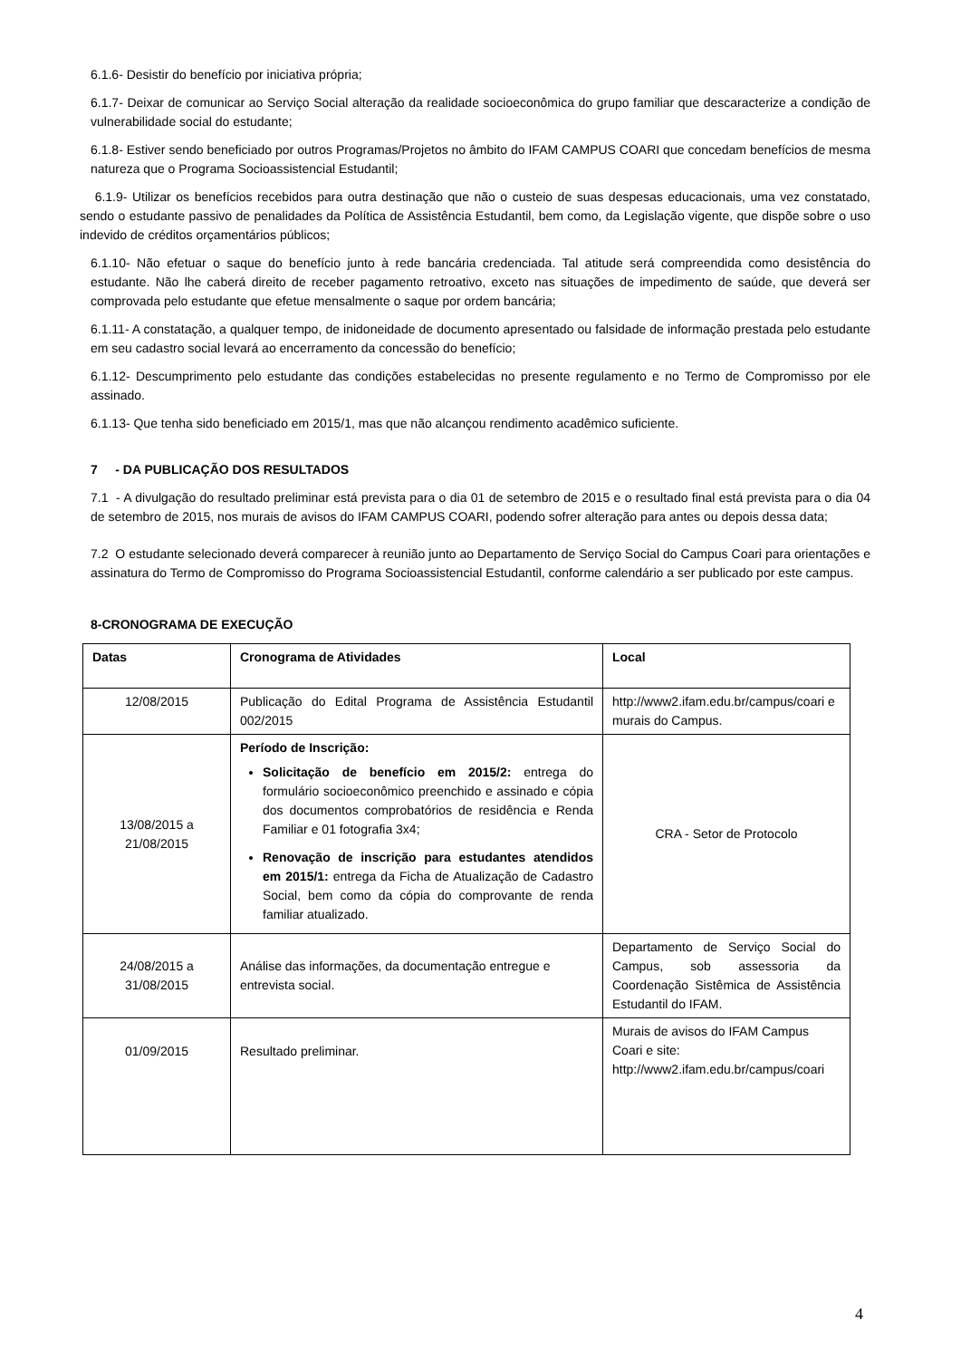6.1.6- Desistir do benefício por iniciativa própria;
6.1.7- Deixar de comunicar ao Serviço Social alteração da realidade socioeconômica do grupo familiar que descaracterize a condição de vulnerabilidade social do estudante;
6.1.8- Estiver sendo beneficiado por outros Programas/Projetos no âmbito do IFAM CAMPUS COARI que concedam benefícios de mesma natureza que o Programa Socioassistencial Estudantil;
6.1.9- Utilizar os benefícios recebidos para outra destinação que não o custeio de suas despesas educacionais, uma vez constatado, sendo o estudante passivo de penalidades da Política de Assistência Estudantil, bem como, da Legislação vigente, que dispõe sobre o uso indevido de créditos orçamentários públicos;
6.1.10- Não efetuar o saque do benefício junto à rede bancária credenciada. Tal atitude será compreendida como desistência do estudante. Não lhe caberá direito de receber pagamento retroativo, exceto nas situações de impedimento de saúde, que deverá ser comprovada pelo estudante que efetue mensalmente o saque por ordem bancária;
6.1.11- A constatação, a qualquer tempo, de inidoneidade de documento apresentado ou falsidade de informação prestada pelo estudante em seu cadastro social levará ao encerramento da concessão do benefício;
6.1.12- Descumprimento pelo estudante das condições estabelecidas no presente regulamento e no Termo de Compromisso por ele assinado.
6.1.13- Que tenha sido beneficiado em 2015/1, mas que não alcançou rendimento acadêmico suficiente.
7 - DA PUBLICAÇÃO DOS RESULTADOS
7.1 - A divulgação do resultado preliminar está prevista para o dia 01 de setembro de 2015 e o resultado final está prevista para o dia 04 de setembro de 2015, nos murais de avisos do IFAM CAMPUS COARI, podendo sofrer alteração para antes ou depois dessa data;
7.2 O estudante selecionado deverá comparecer à reunião junto ao Departamento de Serviço Social do Campus Coari para orientações e assinatura do Termo de Compromisso do Programa Socioassistencial Estudantil, conforme calendário a ser publicado por este campus.
8-CRONOGRAMA DE EXECUÇÃO
| Datas | Cronograma de Atividades | Local |
| --- | --- | --- |
| 12/08/2015 | Publicação do Edital Programa de Assistência Estudantil 002/2015 | http://www2.ifam.edu.br/campus/coari e murais do Campus. |
| 13/08/2015 a 21/08/2015 | Período de Inscrição: Solicitação de benefício em 2015/2: entrega do formulário socioeconômico preenchido e assinado e cópia dos documentos comprobatórios de residência e Renda Familiar e 01 fotografia 3x4; Renovação de inscrição para estudantes atendidos em 2015/1: entrega da Ficha de Atualização de Cadastro Social, bem como da cópia do comprovante de renda familiar atualizado. | CRA - Setor de Protocolo |
| 24/08/2015 a 31/08/2015 | Análise das informações, da documentação entregue e entrevista social. | Departamento de Serviço Social do Campus, sob assessoria da Coordenação Sistêmica de Assistência Estudantil do IFAM. |
| 01/09/2015 | Resultado preliminar. | Murais de avisos do IFAM Campus Coari e site: http://www2.ifam.edu.br/campus/coari |
4